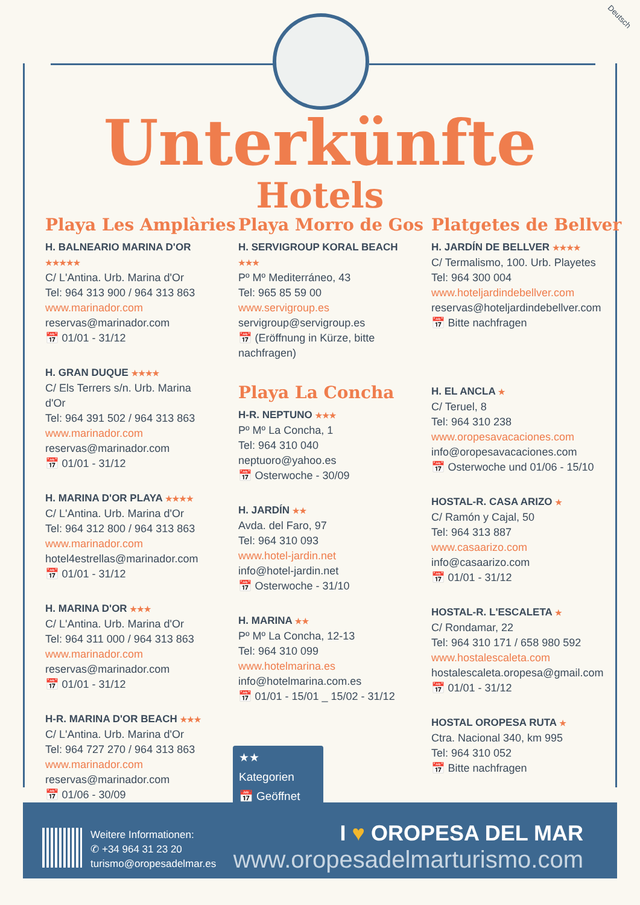Deutsch
Unterkünfte
Hotels
Playa Les Amplàries
H. BALNEARIO MARINA D'OR ★★★★★
C/ L'Antina. Urb. Marina d'Or
Tel: 964 313 900 / 964 313 863
www.marinador.com
reservas@marinador.com
📅 01/01 - 31/12
H. GRAN DUQUE ★★★★
C/ Els Terrers s/n. Urb. Marina d'Or
Tel: 964 391 502 / 964 313 863
www.marinador.com
reservas@marinador.com
📅 01/01 - 31/12
H. MARINA D'OR PLAYA ★★★★
C/ L'Antina. Urb. Marina d'Or
Tel: 964 312 800 / 964 313 863
www.marinador.com
hotel4estrellas@marinador.com
📅 01/01 - 31/12
H. MARINA D'OR ★★★
C/ L'Antina. Urb. Marina d'Or
Tel: 964 311 000 / 964 313 863
www.marinador.com
reservas@marinador.com
📅 01/01 - 31/12
H-R. MARINA D'OR BEACH ★★★
C/ L'Antina. Urb. Marina d'Or
Tel: 964 727 270 / 964 313 863
www.marinador.com
reservas@marinador.com
📅 01/06 - 30/09
Playa Morro de Gos
H. SERVIGROUP KORAL BEACH ★★★
Pº Mº Mediterráneo, 43
Tel: 965 85 59 00
www.servigroup.es
servigroup@servigroup.es
📅 (Eröffnung in Kürze, bitte nachfragen)
Playa La Concha
H-R. NEPTUNO ★★★
Pº Mº La Concha, 1
Tel: 964 310 040
neptuoro@yahoo.es
📅 Osterwoche - 30/09
H. JARDÍN ★★
Avda. del Faro, 97
Tel: 964 310 093
www.hotel-jardin.net
info@hotel-jardin.net
📅 Osterwoche - 31/10
H. MARINA ★★
Pº Mº La Concha, 12-13
Tel: 964 310 099
www.hotelmarina.es
info@hotelmarina.com.es
📅 01/01 - 15/01 _ 15/02 - 31/12
Platgetes de Bellver
H. JARDÍN DE BELLVER ★★★★
C/ Termalismo, 100. Urb. Playetes
Tel: 964 300 004
www.hoteljardindebellver.com
reservas@hoteljardindebellver.com
📅 Bitte nachfragen
H. EL ANCLA ★
C/ Teruel, 8
Tel: 964 310 238
www.oropesavacaciones.com
info@oropesavacaciones.com
📅 Osterwoche und 01/06 - 15/10
HOSTAL-R. CASA ARIZO ★
C/ Ramón y Cajal, 50
Tel: 964 313 887
www.casaarizo.com
info@casaarizo.com
📅 01/01 - 31/12
HOSTAL-R. L'ESCALETA ★
C/ Rondamar, 22
Tel: 964 310 171 / 658 980 592
www.hostalescaleta.com
hostalescaleta.oropesa@gmail.com
📅 01/01 - 31/12
HOSTAL OROPESA RUTA ★
Ctra. Nacional 340, km 995
Tel: 964 310 052
📅 Bitte nachfragen
★★ Kategorien
📅 Geöffnet
Weitere Informationen:
✆ +34 964 31 23 20
turismo@oropesadelmar.es
I ♥ OROPESA DEL MAR
www.oropesadelmarturismo.com